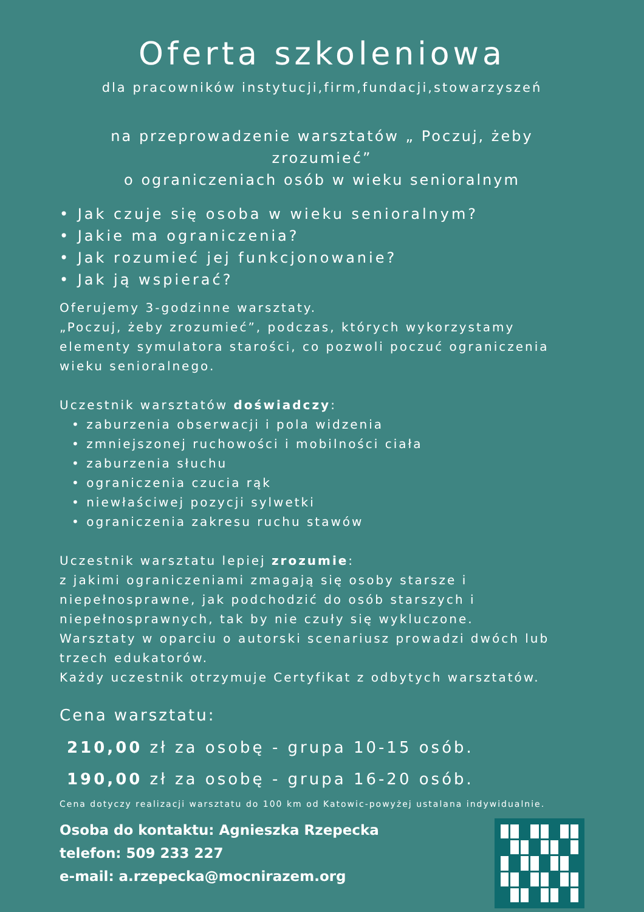Oferta szkoleniowa
dla pracowników instytucji,firm,fundacji,stowarzyszeń
na przeprowadzenie warsztatów „ Poczuj, żeby zrozumieć”
o ograniczeniach osób w wieku senioralnym
• Jak czuje się osoba w wieku senioralnym?
• Jakie ma ograniczenia?
• Jak rozumieć jej funkcjonowanie?
• Jak ją wspierać?
Oferujemy 3-godzinne warsztaty.
„Poczuj, żeby zrozumieć”, podczas, których wykorzystamy elementy symulatora starości, co pozwoli poczuć ograniczenia wieku senioralnego.
Uczestnik warsztatów doświadczy:
• zaburzenia obserwacji i pola widzenia
• zmniejszonej ruchowości i mobilności ciała
• zaburzenia słuchu
• ograniczenia czucia rąk
• niewłaściwej pozycji sylwetki
• ograniczenia zakresu ruchu stawów
Uczestnik warsztatu lepiej zrozumie:
z jakimi ograniczeniami zmagają się osoby starsze i niepełnosprawne, jak podchodzić do osób starszych i niepełnosprawnych, tak by nie czuły się wykluczone.
Warsztaty w oparciu o autorski scenariusz prowadzi dwóch lub trzech edukatorów.
Każdy uczestnik otrzymuje Certyfikat z odbytych warsztatów.
Cena warsztatu:
210,00 zł za osobę - grupa 10-15 osób.
190,00 zł za osobę - grupa 16-20 osób.
Cena dotyczy realizacji warsztatu do 100 km od Katowic-powyżej ustalana indywidualnie.
Osoba do kontaktu: Agnieszka Rzepecka
telefon: 509 233 227
e-mail: a.rzepecka@mocnirazem.org